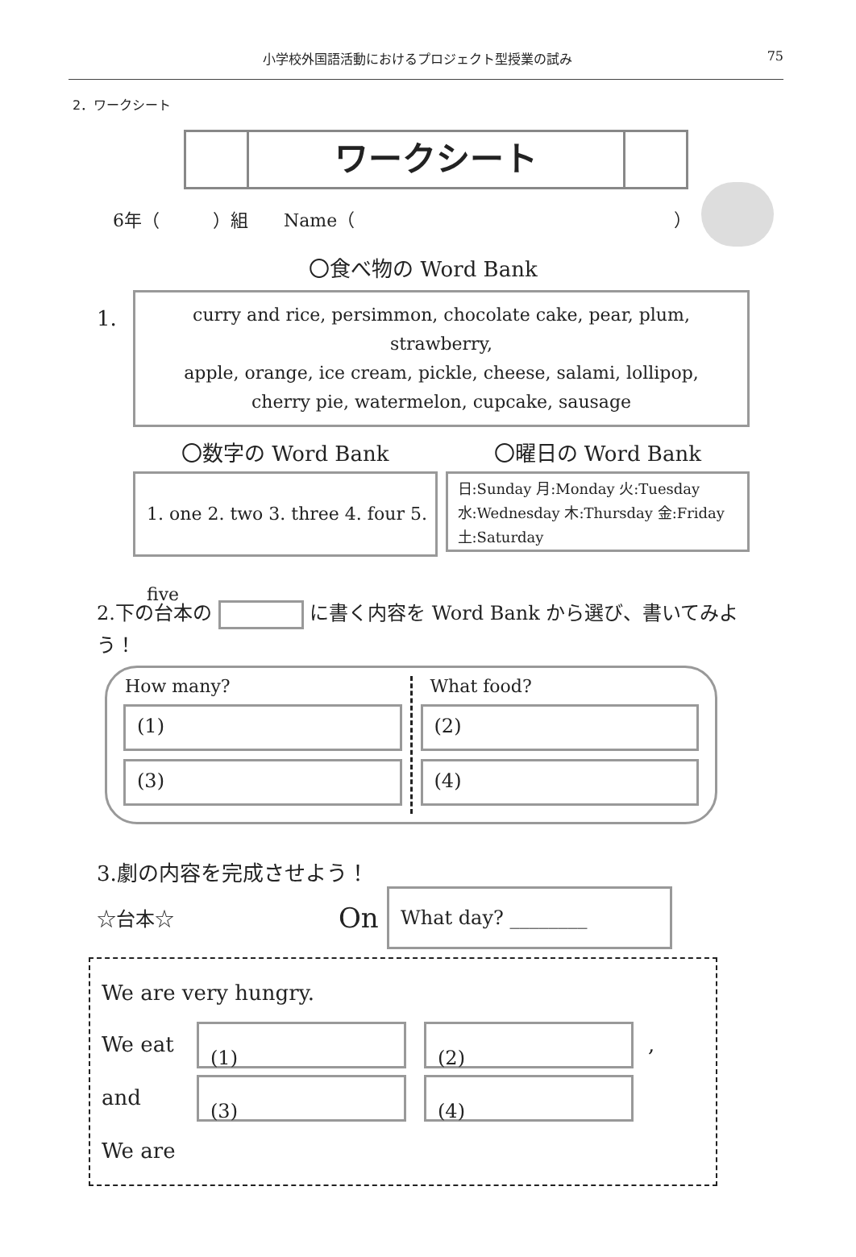小学校外国語活動におけるプロジェクト型授業の試み 75
2．ワークシート
ワークシート
6年（　　　）組　　Name（　　　　　　　　　　　　　　　　　　）
〇食べ物の Word Bank
1.
curry and rice, persimmon, chocolate cake, pear, plum, strawberry,
apple, orange, ice cream, pickle, cheese, salami, lollipop,
cherry pie, watermelon, cupcake, sausage
〇数字の Word Bank
1. one 2. two 3. three 4. four 5. five
〇曜日の Word Bank
日:Sunday 月:Monday 火:Tuesday
水:Wednesday 木:Thursday 金:Friday
土:Saturday
2.下の台本の に書く内容を Word Bank から選び、書いてみよう！
How many?
(1)
(3)
What food?
(2)
(4)
3.劇の内容を完成させよう！
☆台本☆ On What day? ________
We are very hungry.
We eat (1) (2) ,
and (3) (4)
We are